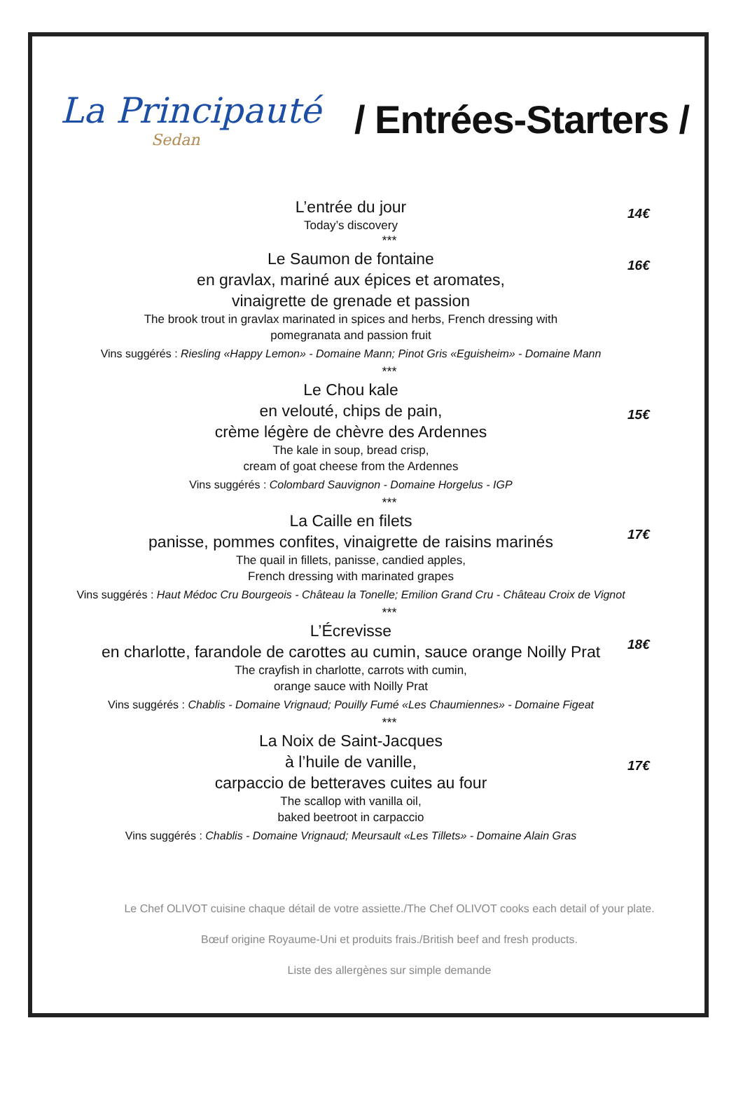La Principauté
Sedan
/ Entrées-Starters /
L’entrée du jour
Today’s discovery
14€
***
Le Saumon de fontaine
en gravlax, mariné aux épices et aromates,
vinaigrette de grenade et passion
The brook trout in gravlax marinated in spices and herbs, French dressing with
pomegranata and passion fruit
Vins suggérés : Riesling «Happy Lemon» - Domaine Mann; Pinot Gris «Eguisheim» - Domaine Mann
16€
***
Le Chou kale
en velouté, chips de pain,
crème légère de chèvre des Ardennes
The kale in soup, bread crisp,
cream of goat cheese from the Ardennes
Vins suggérés : Colombard Sauvignon - Domaine Horgelus - IGP
15€
***
La Caille en filets
panisse, pommes confites, vinaigrette de raisins marinés
The quail in fillets, panisse, candied apples,
French dressing with marinated grapes
Vins suggérés : Haut Médoc Cru Bourgeois - Château la Tonelle; Emilion Grand Cru - Château Croix de Vignot
17€
***
L’Écrevisse
en charlotte, farandole de carottes au cumin, sauce orange Noilly Prat
The crayfish in charlotte, carrots with cumin,
orange sauce with Noilly Prat
Vins suggérés : Chablis - Domaine Vrignaud; Pouilly Fumé «Les Chaumiennes» - Domaine Figeat
18€
***
La Noix de Saint-Jacques
à l’huile de vanille,
carpaccio de betteraves cuites au four
The scallop with vanilla oil,
baked beetroot in carpaccio
Vins suggérés : Chablis - Domaine Vrignaud; Meursault «Les Tillets» - Domaine Alain Gras
17€
Le Chef OLIVOT cuisine chaque détail de votre assiette./The Chef OLIVOT cooks each detail of your plate.
Bœuf origine Royaume-Uni et produits frais./British beef and fresh products.
Liste des allergènes sur simple demande